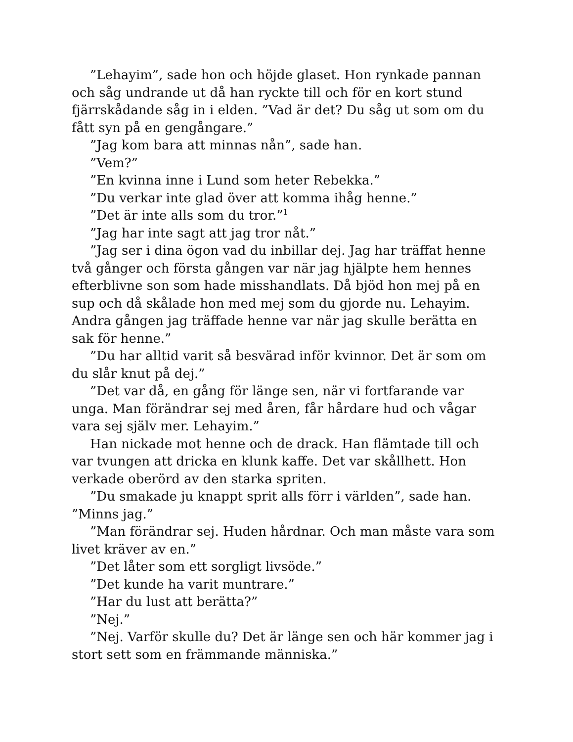”Lehayim”, sade hon och höjde glaset. Hon rynkade pannan och såg undrande ut då han ryckte till och för en kort stund fjärrskådande såg in i elden. ”Vad är det? Du såg ut som om du fått syn på en gengångare.”
”Jag kom bara att minnas nån”, sade han.
”Vem?”
”En kvinna inne i Lund som heter Rebekka.”
”Du verkar inte glad över att komma ihåg henne.”
”Det är inte alls som du tror.”<sup>1</sup>
”Jag har inte sagt att jag tror nåt.”
”Jag ser i dina ögon vad du inbillar dej. Jag har träffat henne två gånger och första gången var när jag hjälpte hem hennes efterblivne son som hade misshandlats. Då bjöd hon mej på en sup och då skålade hon med mej som du gjorde nu. Lehayim. Andra gången jag träffade henne var när jag skulle berätta en sak för henne.”
”Du har alltid varit så besvärad inför kvinnor. Det är som om du slår knut på dej.”
”Det var då, en gång för länge sen, när vi fortfarande var unga. Man förändrar sej med åren, får hårdare hud och vågar vara sej själv mer. Lehayim.”
Han nickade mot henne och de drack. Han flämtade till och var tvungen att dricka en klunk kaffe. Det var skållhett. Hon verkade oberörd av den starka spriten.
”Du smakade ju knappt sprit alls förr i världen”, sade han. ”Minns jag.”
”Man förändrar sej. Huden hårdnar. Och man måste vara som livet kräver av en.”
”Det låter som ett sorgligt livsöde.”
”Det kunde ha varit muntrare.”
”Har du lust att berätta?”
”Nej.”
”Nej. Varför skulle du? Det är länge sen och här kommer jag i stort sett som en främmande människa.”